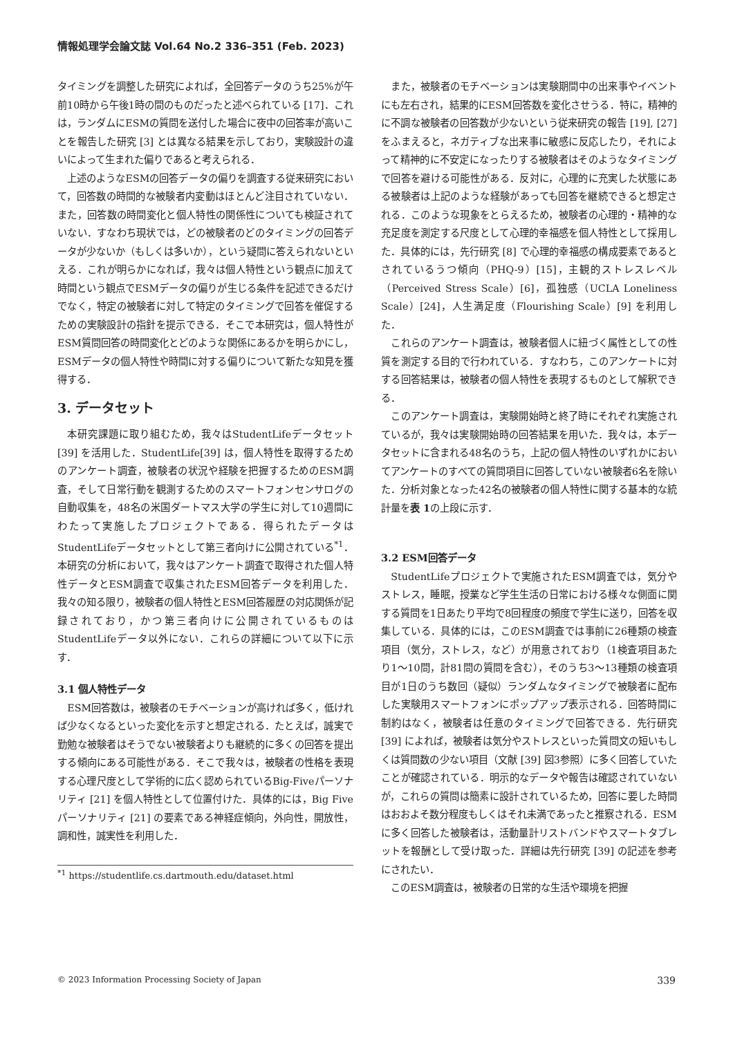情報処理学会論文誌 Vol.64 No.2 336–351 (Feb. 2023)
タイミングを調整した研究によれば，全回答データのうち25%が午前10時から午後1時の間のものだったと述べられている [17]．これは，ランダムにESMの質問を送付した場合に夜中の回答率が高いことを報告した研究 [3] とは異なる結果を示しており，実験設計の違いによって生まれた偏りであると考えられる．
上述のようなESMの回答データの偏りを調査する従来研究において，回答数の時間的な被験者内変動はほとんど注目されていない．また，回答数の時間変化と個人特性の関係性についても検証されていない．すなわち現状では，どの被験者のどのタイミングの回答データが少ないか（もしくは多いか），という疑問に答えられないといえる．これが明らかになれば，我々は個人特性という観点に加えて時間という観点でESMデータの偏りが生じる条件を記述できるだけでなく，特定の被験者に対して特定のタイミングで回答を催促するための実験設計の指針を提示できる．そこで本研究は，個人特性がESM質問回答の時間変化とどのような関係にあるかを明らかにし，ESMデータの個人特性や時間に対する偏りについて新たな知見を獲得する．
3. データセット
本研究課題に取り組むため，我々はStudentLifeデータセット [39] を活用した．StudentLife[39] は，個人特性を取得するためのアンケート調査，被験者の状況や経験を把握するためのESM調査，そして日常行動を観測するためのスマートフォンセンサログの自動収集を，48名の米国ダートマス大学の学生に対して10週間にわたって実施したプロジェクトである．得られたデータはStudentLifeデータセットとして第三者向けに公開されている<sup>*1</sup>．本研究の分析において，我々はアンケート調査で取得された個人特性データとESM調査で収集されたESM回答データを利用した．我々の知る限り，被験者の個人特性とESM回答履歴の対応関係が記録されており，かつ第三者向けに公開されているものはStudentLifeデータ以外にない．これらの詳細について以下に示す．
3.1 個人特性データ
ESM回答数は，被験者のモチベーションが高ければ多く，低ければ少なくなるといった変化を示すと想定される．たとえば，誠実で勤勉な被験者はそうでない被験者よりも継続的に多くの回答を提出する傾向にある可能性がある．そこで我々は，被験者の性格を表現する心理尺度として学術的に広く認められているBig-Fiveパーソナリティ [21] を個人特性として位置付けた．具体的には，Big Fiveパーソナリティ [21] の要素である神経症傾向，外向性，開放性，調和性，誠実性を利用した．
<sup>*1</sup> https://studentlife.cs.dartmouth.edu/dataset.html
また，被験者のモチベーションは実験期間中の出来事やイベントにも左右され，結果的にESM回答数を変化させうる．特に，精神的に不調な被験者の回答数が少ないという従来研究の報告 [19], [27] をふまえると，ネガティブな出来事に敏感に反応したり，それによって精神的に不安定になったりする被験者はそのようなタイミングで回答を避ける可能性がある．反対に，心理的に充実した状態にある被験者は上記のような経験があっても回答を継続できると想定される．このような現象をとらえるため，被験者の心理的・精神的な充足度を測定する尺度として心理的幸福感を個人特性として採用した．具体的には，先行研究 [8] で心理的幸福感の構成要素であるとされているうつ傾向（PHQ-9）[15]，主観的ストレスレベル（Perceived Stress Scale）[6]，孤独感（UCLA Loneliness Scale）[24]，人生満足度（Flourishing Scale）[9] を利用した．
これらのアンケート調査は，被験者個人に紐づく属性としての性質を測定する目的で行われている．すなわち，このアンケートに対する回答結果は，被験者の個人特性を表現するものとして解釈できる．
このアンケート調査は，実験開始時と終了時にそれぞれ実施されているが，我々は実験開始時の回答結果を用いた．我々は，本データセットに含まれる48名のうち，上記の個人特性のいずれかにおいてアンケートのすべての質問項目に回答していない被験者6名を除いた．分析対象となった42名の被験者の個人特性に関する基本的な統計量を表 1の上段に示す．
3.2 ESM回答データ
StudentLifeプロジェクトで実施されたESM調査では，気分やストレス，睡眠，授業など学生生活の日常における様々な側面に関する質問を1日あたり平均で8回程度の頻度で学生に送り，回答を収集している．具体的には，このESM調査では事前に26種類の検査項目（気分，ストレス，など）が用意されており（1検査項目あたり1～10問，計81問の質問を含む），そのうち3～13種類の検査項目が1日のうち数回（疑似）ランダムなタイミングで被験者に配布した実験用スマートフォンにポップアップ表示される．回答時間に制約はなく，被験者は任意のタイミングで回答できる．先行研究 [39] によれば，被験者は気分やストレスといった質問文の短いもしくは質問数の少ない項目（文献 [39] 図3参照）に多く回答していたことが確認されている．明示的なデータや報告は確認されていないが，これらの質問は簡素に設計されているため，回答に要した時間はおおよそ数分程度もしくはそれ未満であったと推察される．ESMに多く回答した被験者は，活動量計リストバンドやスマートタブレットを報酬として受け取った．詳細は先行研究 [39] の記述を参考にされたい．
このESM調査は，被験者の日常的な生活や環境を把握
© 2023 Information Processing Society of Japan 339